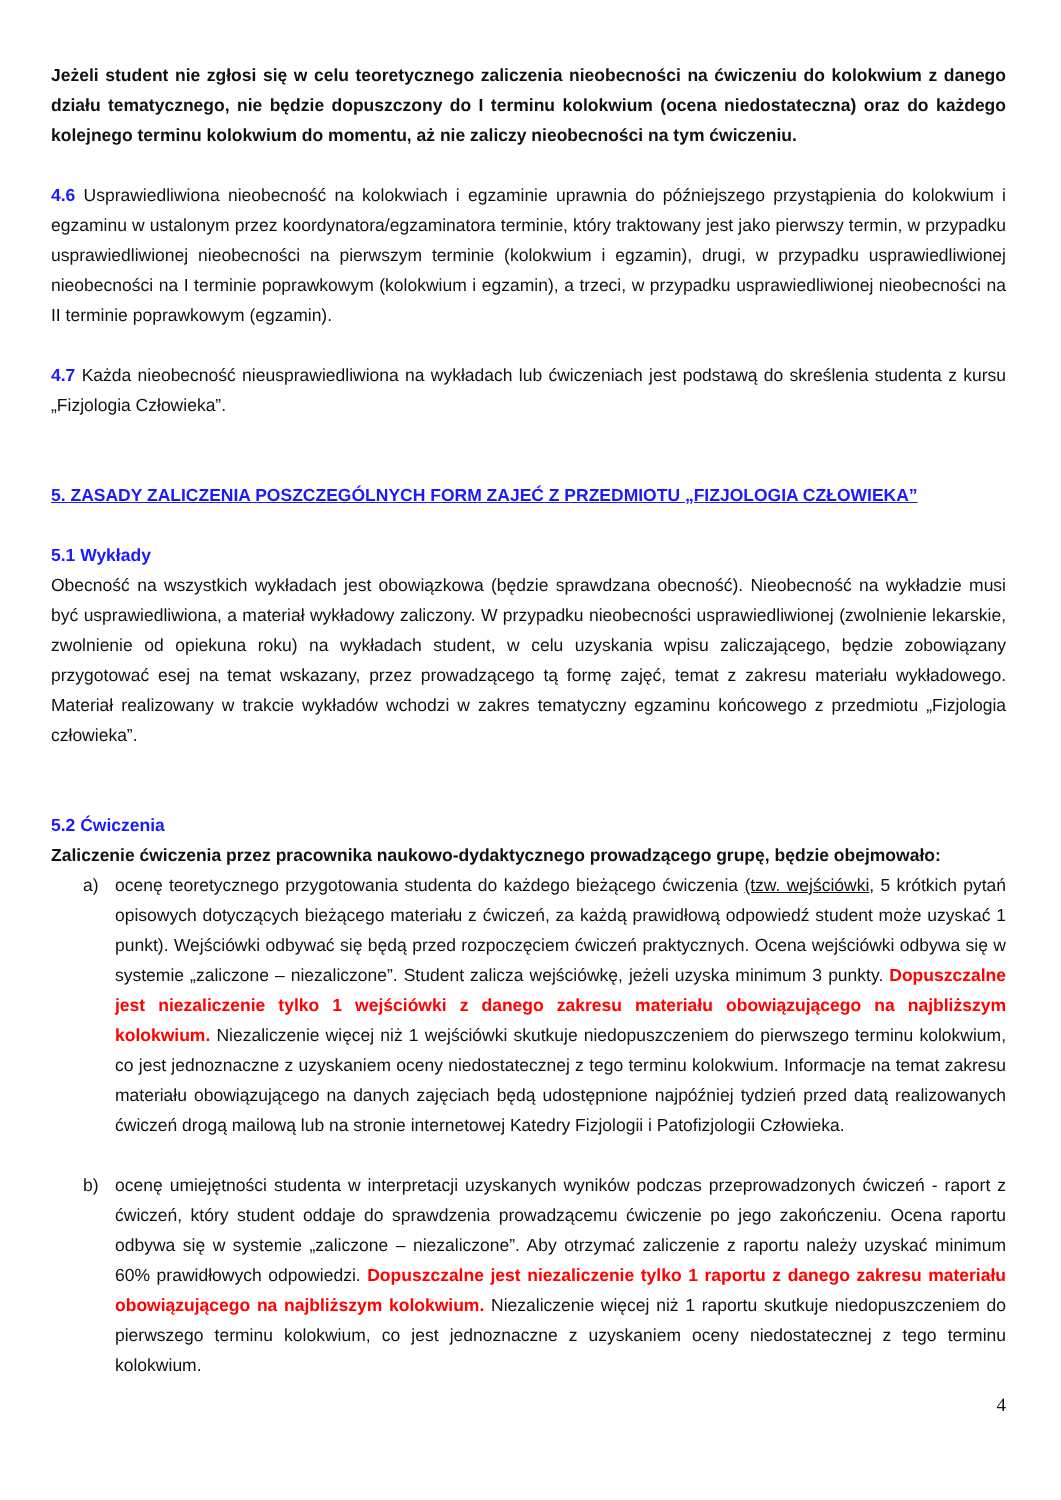Jeżeli student nie zgłosi się w celu teoretycznego zaliczenia nieobecności na ćwiczeniu do kolokwium z danego działu tematycznego, nie będzie dopuszczony do I terminu kolokwium (ocena niedostateczna) oraz do każdego kolejnego terminu kolokwium do momentu, aż nie zaliczy nieobecności na tym ćwiczeniu.
4.6 Usprawiedliwiona nieobecność na kolokwiach i egzaminie uprawnia do późniejszego przystąpienia do kolokwium i egzaminu w ustalonym przez koordynatora/egzaminatora terminie, który traktowany jest jako pierwszy termin, w przypadku usprawiedliwionej nieobecności na pierwszym terminie (kolokwium i egzamin), drugi, w przypadku usprawiedliwionej nieobecności na I terminie poprawkowym (kolokwium i egzamin), a trzeci, w przypadku usprawiedliwionej nieobecności na II terminie poprawkowym (egzamin).
4.7 Każda nieobecność nieusprawiedliwiona na wykładach lub ćwiczeniach jest podstawą do skreślenia studenta z kursu „Fizjologia Człowieka”.
5. ZASADY ZALICZENIA POSZCZEGÓLNYCH FORM ZAJEĆ Z PRZEDMIOTU „FIZJOLOGIA CZŁOWIEKA”
5.1 Wykłady
Obecność na wszystkich wykładach jest obowiązkowa (będzie sprawdzana obecność). Nieobecność na wykładzie musi być usprawiedliwiona, a materiał wykładowy zaliczony. W przypadku nieobecności usprawiedliwionej (zwolnienie lekarskie, zwolnienie od opiekuna roku) na wykładach student, w celu uzyskania wpisu zaliczającego, będzie zobowiązany przygotować esej na temat wskazany, przez prowadzącego tą formę zajęć, temat z zakresu materiału wykładowego. Materiał realizowany w trakcie wykładów wchodzi w zakres tematyczny egzaminu końcowego z przedmiotu „Fizjologia człowieka”.
5.2 Ćwiczenia
Zaliczenie ćwiczenia przez pracownika naukowo-dydaktycznego prowadzącego grupę, będzie obejmowało:
a) ocenę teoretycznego przygotowania studenta do każdego bieżącego ćwiczenia (tzw. wejściówki, 5 krótkich pytań opisowych dotyczących bieżącego materiału z ćwiczeń, za każdą prawidłową odpowiedź student może uzyskać 1 punkt). Wejściówki odbywać się będą przed rozpoczęciem ćwiczeń praktycznych. Ocena wejściówki odbywa się w systemie „zaliczone – niezaliczone”. Student zalicza wejściówkę, jeżeli uzyska minimum 3 punkty. Dopuszczalne jest niezaliczenie tylko 1 wejściówki z danego zakresu materiału obowiązującego na najbliższym kolokwium. Niezaliczenie więcej niż 1 wejściówki skutkuje niedopuszczeniem do pierwszego terminu kolokwium, co jest jednoznaczne z uzyskaniem oceny niedostatecznej z tego terminu kolokwium. Informacje na temat zakresu materiału obowiązującego na danych zajęciach będą udostępnione najpóźniej tydzień przed datą realizowanych ćwiczeń drogą mailową lub na stronie internetowej Katedry Fizjologii i Patofizjologii Człowieka.
b) ocenę umiejętności studenta w interpretacji uzyskanych wyników podczas przeprowadzonych ćwiczeń - raport z ćwiczeń, który student oddaje do sprawdzenia prowadzącemu ćwiczenie po jego zakończeniu. Ocena raportu odbywa się w systemie „zaliczone – niezaliczone”. Aby otrzymać zaliczenie z raportu należy uzyskać minimum 60% prawidłowych odpowiedzi. Dopuszczalne jest niezaliczenie tylko 1 raportu z danego zakresu materiału obowiązującego na najbliższym kolokwium. Niezaliczenie więcej niż 1 raportu skutkuje niedopuszczeniem do pierwszego terminu kolokwium, co jest jednoznaczne z uzyskaniem oceny niedostatecznej z tego terminu kolokwium.
4